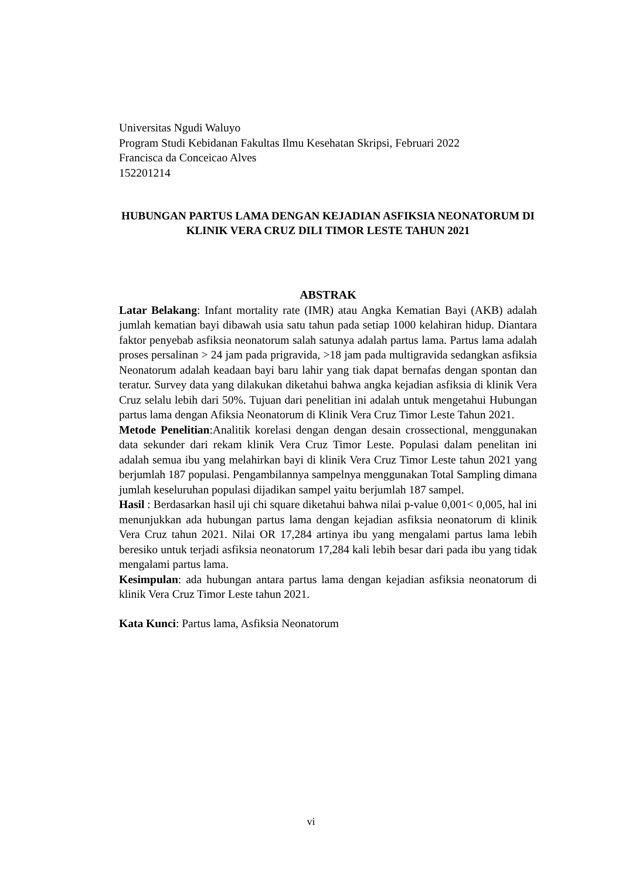Universitas Ngudi Waluyo
Program Studi Kebidanan Fakultas Ilmu Kesehatan Skripsi, Februari 2022
Francisca da Conceicao Alves
152201214
HUBUNGAN PARTUS LAMA DENGAN KEJADIAN ASFIKSIA NEONATORUM DI KLINIK VERA CRUZ DILI TIMOR LESTE TAHUN 2021
ABSTRAK
Latar Belakang: Infant mortality rate (IMR) atau Angka Kematian Bayi (AKB) adalah jumlah kematian bayi dibawah usia satu tahun pada setiap 1000 kelahiran hidup. Diantara faktor penyebab asfiksia neonatorum salah satunya adalah partus lama. Partus lama adalah proses persalinan > 24 jam pada prigravida, >18 jam pada multigravida sedangkan asfiksia Neonatorum adalah keadaan bayi baru lahir yang tiak dapat bernafas dengan spontan dan teratur. Survey data yang dilakukan diketahui bahwa angka kejadian asfiksia di klinik Vera Cruz selalu lebih dari 50%. Tujuan dari penelitian ini adalah untuk mengetahui Hubungan partus lama dengan Afiksia Neonatorum di Klinik Vera Cruz Timor Leste Tahun 2021.
Metode Penelitian:Analitik korelasi dengan dengan desain crossectional, menggunakan data sekunder dari rekam klinik Vera Cruz Timor Leste. Populasi dalam penelitan ini adalah semua ibu yang melahirkan bayi di klinik Vera Cruz Timor Leste tahun 2021 yang berjumlah 187 populasi. Pengambilannya sampelnya menggunakan Total Sampling dimana jumlah keseluruhan populasi dijadikan sampel yaitu berjumlah 187 sampel.
Hasil : Berdasarkan hasil uji chi square diketahui bahwa nilai p-value 0,001< 0,005, hal ini menunjukkan ada hubungan partus lama dengan kejadian asfiksia neonatorum di klinik Vera Cruz tahun 2021. Nilai OR 17,284 artinya ibu yang mengalami partus lama lebih beresiko untuk terjadi asfiksia neonatorum 17,284 kali lebih besar dari pada ibu yang tidak mengalami partus lama.
Kesimpulan: ada hubungan antara partus lama dengan kejadian asfiksia neonatorum di klinik Vera Cruz Timor Leste tahun 2021.
Kata Kunci: Partus lama, Asfiksia Neonatorum
vi